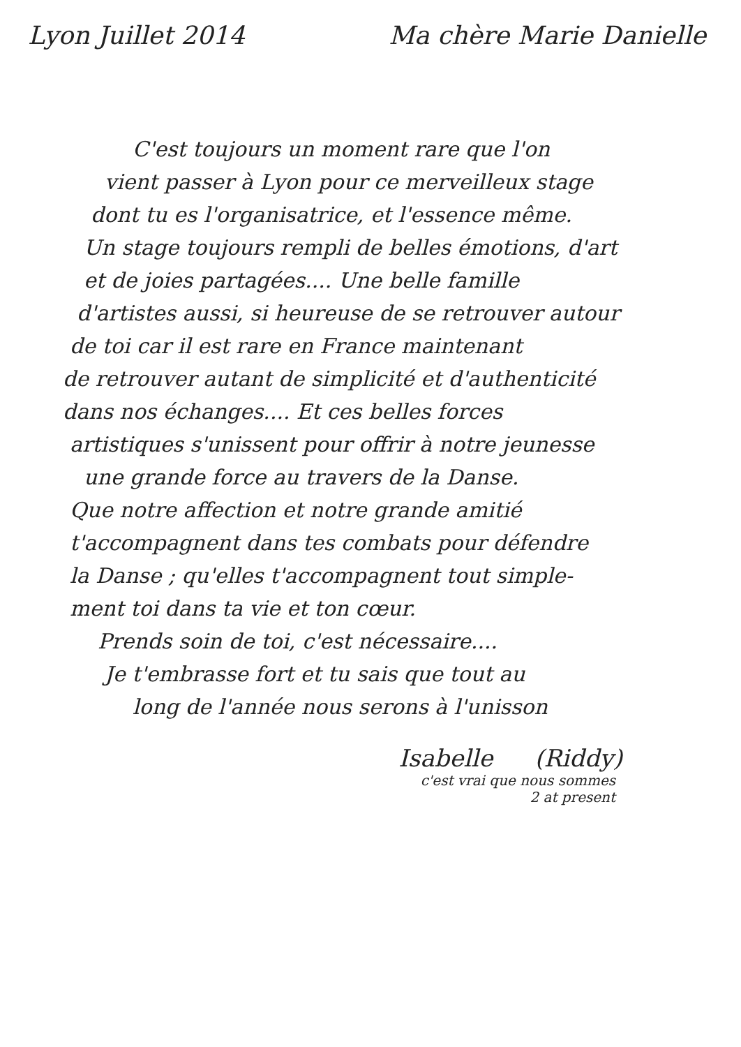Lyon Juillet 2014 Ma chère Marie Danielle
C'est toujours un moment rare que l'on
vient passer à Lyon pour ce merveilleux stage
dont tu es l'organisatrice, et l'essence même.
Un stage toujours rempli de belles émotions, d'art
et de joies partagées.... Une belle famille
d'artistes aussi, si heureuse de se retrouver autour
de toi car il est rare en France maintenant
de retrouver autant de simplicité et d'authenticité
dans nos échanges.... Et ces belles forces
artistiques s'unissent pour offrir à notre jeunesse
une grande force au travers de la Danse.
Que notre affection et notre grande amitié
t'accompagnent dans tes combats pour défendre
la Danse ; qu'elles t'accompagnent tout simple-
ment toi dans ta vie et ton cœur.
Prends soin de toi, c'est nécessaire....
Je t'embrasse fort et tu sais que tout au
long de l'année nous serons à l'unisson
Isabelle (Riddy)
c'est vrai que nous sommes
2 at present